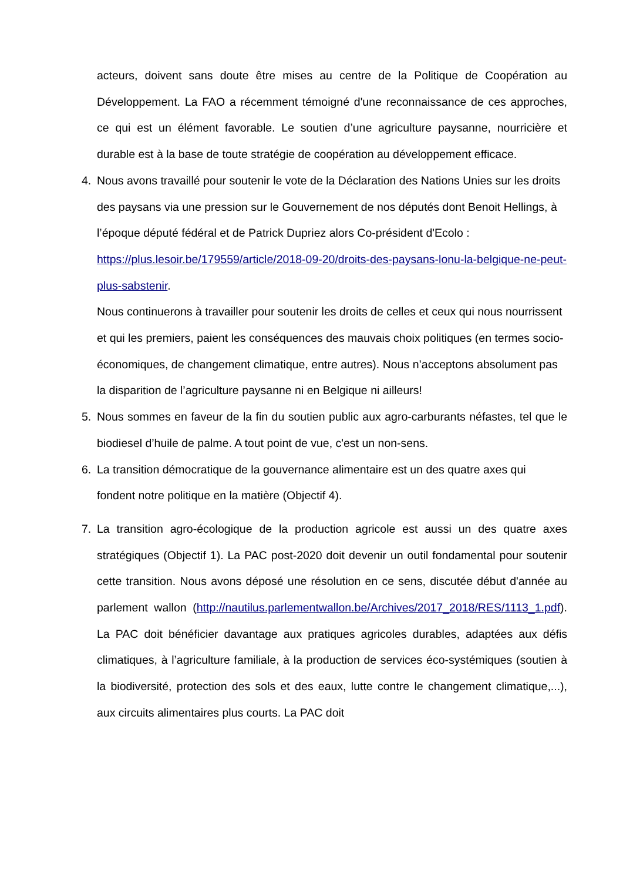acteurs, doivent sans doute être mises au centre de la Politique de Coopération au Développement. La FAO a récemment témoigné d'une reconnaissance de ces approches, ce qui est un élément favorable. Le soutien d’une agriculture paysanne, nourricière et durable est à la base de toute stratégie de coopération au développement efficace.
4. Nous avons travaillé pour soutenir le vote de la Déclaration des Nations Unies sur les droits des paysans via une pression sur le Gouvernement de nos députés dont Benoit Hellings, à l’époque député fédéral et de Patrick Dupriez alors Co-président d'Ecolo : https://plus.lesoir.be/179559/article/2018-09-20/droits-des-paysans-lonu-la-belgique-ne-peut-plus-sabstenir.
Nous continuerons à travailler pour soutenir les droits de celles et ceux qui nous nourrissent et qui les premiers, paient les conséquences des mauvais choix politiques (en termes socio-économiques, de changement climatique, entre autres). Nous n’acceptons absolument pas la disparition de l’agriculture paysanne ni en Belgique ni ailleurs!
5. Nous sommes en faveur de la fin du soutien public aux agro-carburants néfastes, tel que le biodiesel d’huile de palme. A tout point de vue, c'est un non-sens.
6. La transition démocratique de la gouvernance alimentaire est un des quatre axes qui fondent notre politique en la matière (Objectif 4).
7. La transition agro-écologique de la production agricole est aussi un des quatre axes stratégiques (Objectif 1). La PAC post-2020 doit devenir un outil fondamental pour soutenir cette transition. Nous avons déposé une résolution en ce sens, discutée début d'année au parlement wallon (http://nautilus.parlementwallon.be/Archives/2017_2018/RES/1113_1.pdf). La PAC doit bénéficier davantage aux pratiques agricoles durables, adaptées aux défis climatiques, à l’agriculture familiale, à la production de services éco-systémiques (soutien à la biodiversité, protection des sols et des eaux, lutte contre le changement climatique,...), aux circuits alimentaires plus courts. La PAC doit